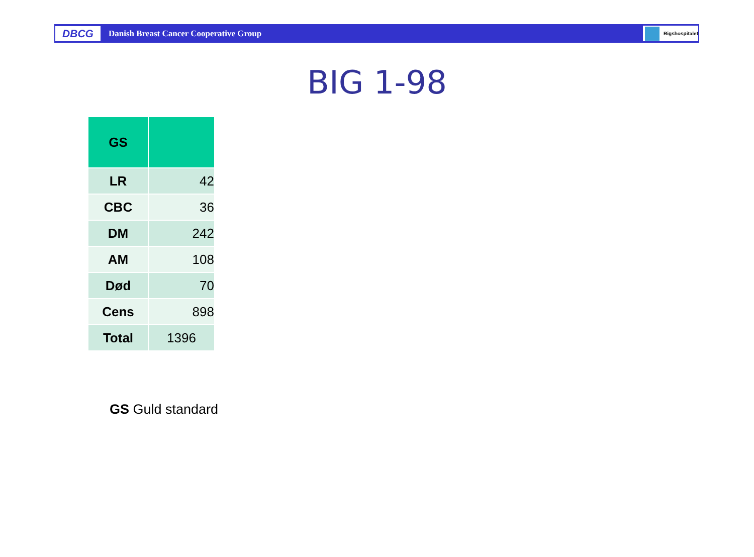DBCG
Danish Breast Cancer Cooperative Group
Rigshospitalet
BIG 1-98
| GS | |
| --- | --- |
| LR | 42 |
| CBC | 36 |
| DM | 242 |
| AM | 108 |
| Død | 70 |
| Cens | 898 |
| Total | 1396 |
GS Guld standard